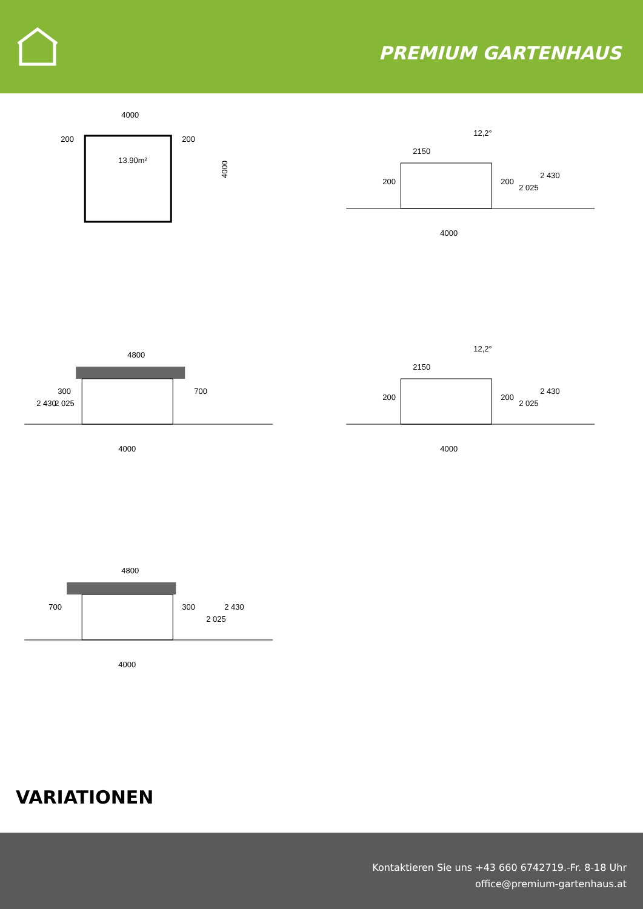PREMIUM GARTENHAUS
4000
4000
200
200
13.90m²
4000
2150
12,2°
200
200
2 025
2 430
4000
4800
300
700
2 430
2 025
4000
2150
12,2°
200
200
2 025
2 430
4000
4800
700
300
2 025
2 430
VARIATIONEN
Kontaktieren Sie uns +43 660 6742719.-Fr. 8-18 Uhr
office@premium-gartenhaus.at